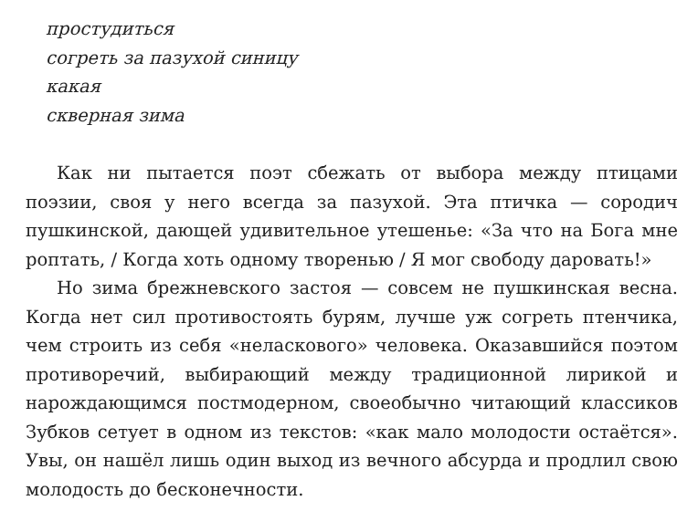простудиться
согреть за пазухой синицу
какая
скверная зима
Как ни пытается поэт сбежать от выбора между птицами поэзии, своя у него всегда за пазухой. Эта птичка — сородич пушкинской, дающей удивительное утешенье: «За что на Бога мне роптать, / Когда хоть одному творенью / Я мог свободу даровать!»
Но зима брежневского застоя — совсем не пушкинская весна. Когда нет сил противостоять бурям, лучше уж согреть птенчика, чем строить из себя «неласкового» человека. Оказавшийся поэтом противоречий, выбирающий между традиционной лирикой и нарождающимся постмодерном, своеобычно читающий классиков Зубков сетует в одном из текстов: «как мало молодости остаётся». Увы, он нашёл лишь один выход из вечного абсурда и продлил свою молодость до бесконечности.